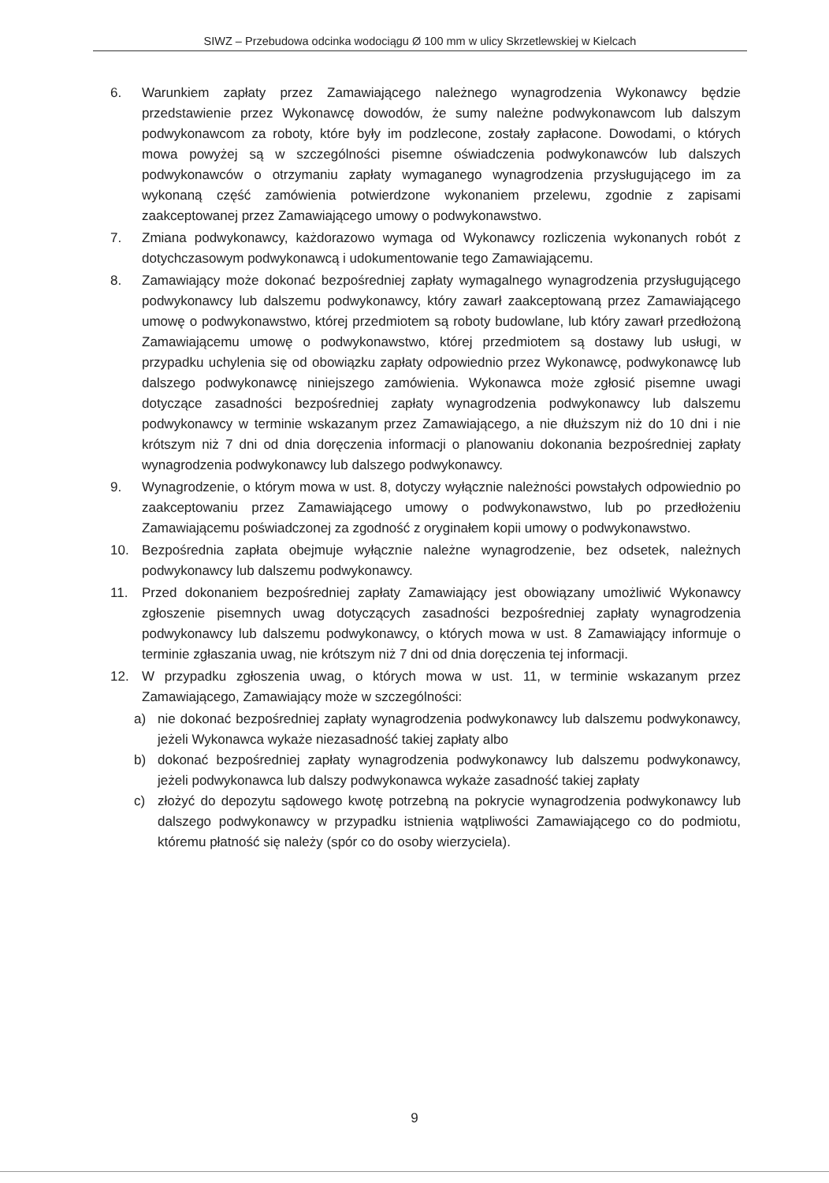SIWZ – Przebudowa odcinka wodociągu Ø 100 mm w ulicy Skrzetlewskiej w Kielcach
6. Warunkiem zapłaty przez Zamawiającego należnego wynagrodzenia Wykonawcy będzie przedstawienie przez Wykonawcę dowodów, że sumy należne podwykonawcom lub dalszym podwykonawcom za roboty, które były im podzlecone, zostały zapłacone. Dowodami, o których mowa powyżej są w szczególności pisemne oświadczenia podwykonawców lub dalszych podwykonawców o otrzymaniu zapłaty wymaganego wynagrodzenia przysługującego im za wykonaną część zamówienia potwierdzone wykonaniem przelewu, zgodnie z zapisami zaakceptowanej przez Zamawiającego umowy o podwykonawstwo.
7. Zmiana podwykonawcy, każdorazowo wymaga od Wykonawcy rozliczenia wykonanych robót z dotychczasowym podwykonawcą i udokumentowanie tego Zamawiającemu.
8. Zamawiający może dokonać bezpośredniej zapłaty wymagalnego wynagrodzenia przysługującego podwykonawcy lub dalszemu podwykonawcy, który zawarł zaakceptowaną przez Zamawiającego umowę o podwykonawstwo, której przedmiotem są roboty budowlane, lub który zawarł przedłożoną Zamawiającemu umowę o podwykonawstwo, której przedmiotem są dostawy lub usługi, w przypadku uchylenia się od obowiązku zapłaty odpowiednio przez Wykonawcę, podwykonawcę lub dalszego podwykonawcę niniejszego zamówienia. Wykonawca może zgłosić pisemne uwagi dotyczące zasadności bezpośredniej zapłaty wynagrodzenia podwykonawcy lub dalszemu podwykonawcy w terminie wskazanym przez Zamawiającego, a nie dłuższym niż do 10 dni i nie krótszym niż 7 dni od dnia doręczenia informacji o planowaniu dokonania bezpośredniej zapłaty wynagrodzenia podwykonawcy lub dalszego podwykonawcy.
9. Wynagrodzenie, o którym mowa w ust. 8, dotyczy wyłącznie należności powstałych odpowiednio po zaakceptowaniu przez Zamawiającego umowy o podwykonawstwo, lub po przedłożeniu Zamawiającemu poświadczonej za zgodność z oryginałem kopii umowy o podwykonawstwo.
10. Bezpośrednia zapłata obejmuje wyłącznie należne wynagrodzenie, bez odsetek, należnych podwykonawcy lub dalszemu podwykonawcy.
11. Przed dokonaniem bezpośredniej zapłaty Zamawiający jest obowiązany umożliwić Wykonawcy zgłoszenie pisemnych uwag dotyczących zasadności bezpośredniej zapłaty wynagrodzenia podwykonawcy lub dalszemu podwykonawcy, o których mowa w ust. 8 Zamawiający informuje o terminie zgłaszania uwag, nie krótszym niż 7 dni od dnia doręczenia tej informacji.
12. W przypadku zgłoszenia uwag, o których mowa w ust. 11, w terminie wskazanym przez Zamawiającego, Zamawiający może w szczególności:
a) nie dokonać bezpośredniej zapłaty wynagrodzenia podwykonawcy lub dalszemu podwykonawcy, jeżeli Wykonawca wykaże niezasadność takiej zapłaty albo
b) dokonać bezpośredniej zapłaty wynagrodzenia podwykonawcy lub dalszemu podwykonawcy, jeżeli podwykonawca lub dalszy podwykonawca wykaże zasadność takiej zapłaty
c) złożyć do depozytu sądowego kwotę potrzebną na pokrycie wynagrodzenia podwykonawcy lub dalszego podwykonawcy w przypadku istnienia wątpliwości Zamawiającego co do podmiotu, któremu płatność się należy (spór co do osoby wierzyciela).
9